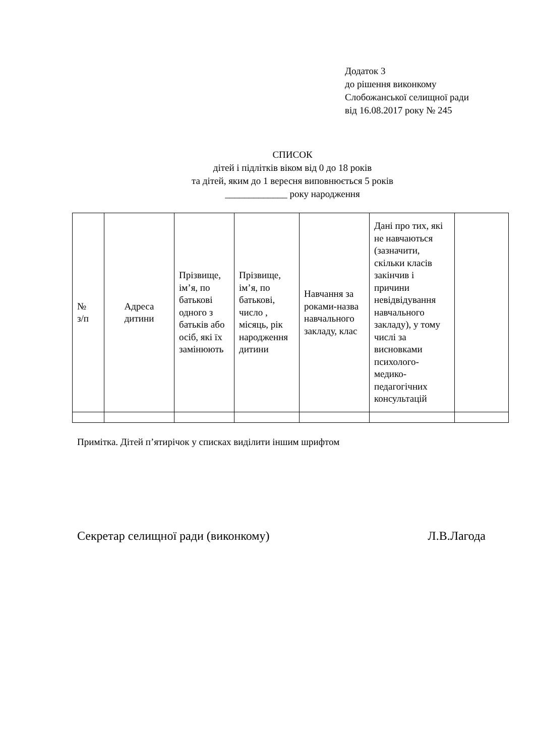Додаток 3
до рішення виконкому
Слобожанської селищної ради
від 16.08.2017 року № 245
СПИСОК
дітей і підлітків віком від 0 до 18 років
та дітей, яким до 1 вересня виповнюється 5 років
_____________ року народження
| № з/п | Адреса дитини | Прізвище, ім’я, по батькові одного з батьків або осіб, які їх замінюють | Прізвище, ім’я, по батькові, число , місяць, рік народження дитини | Навчання за роками-назва навчального закладу, клас | Дані про тих, які не навчаються (зазначити, скільки класів закінчив і причини невідвідування навчального закладу), у тому числі за висновками психолого-медико-педагогічних консультацій | |
Примітка. Дітей п’ятирічок у списках виділити іншим шрифтом
Секретар селищної ради (виконкому) Л.В.Лагода